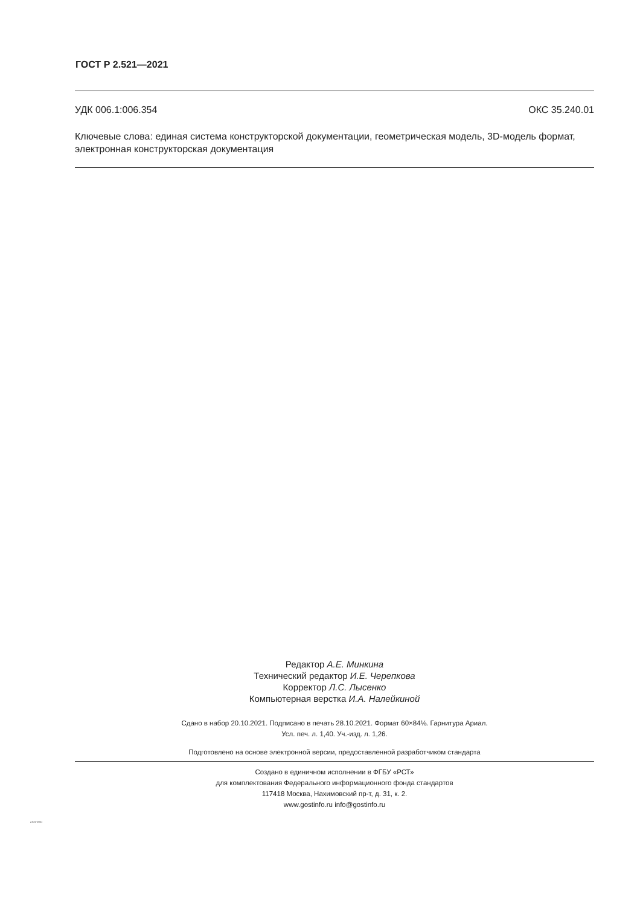ГОСТ Р 2.521—2021
УДК 006.1:006.354 ОКС 35.240.01
Ключевые слова: единая система конструкторской документации, геометрическая модель, 3D-модель формат, электронная конструкторская документация
Редактор А.Е. Минкина
Технический редактор И.Е. Черепкова
Корректор Л.С. Лысенко
Компьютерная верстка И.А. Налейкиной
Сдано в набор 20.10.2021. Подписано в печать 28.10.2021. Формат 60×84⅛. Гарнитура Ариал.
Усл. печ. л. 1,40. Уч.-изд. л. 1,26.
Подготовлено на основе электронной версии, предоставленной разработчиком стандарта
Создано в единичном исполнении в ФГБУ «РСТ»
для комплектования Федерального информационного фонда стандартов
117418 Москва, Нахимовский пр-т, д. 31, к. 2.
www.gostinfo.ru info@gostinfo.ru
2.521-2021